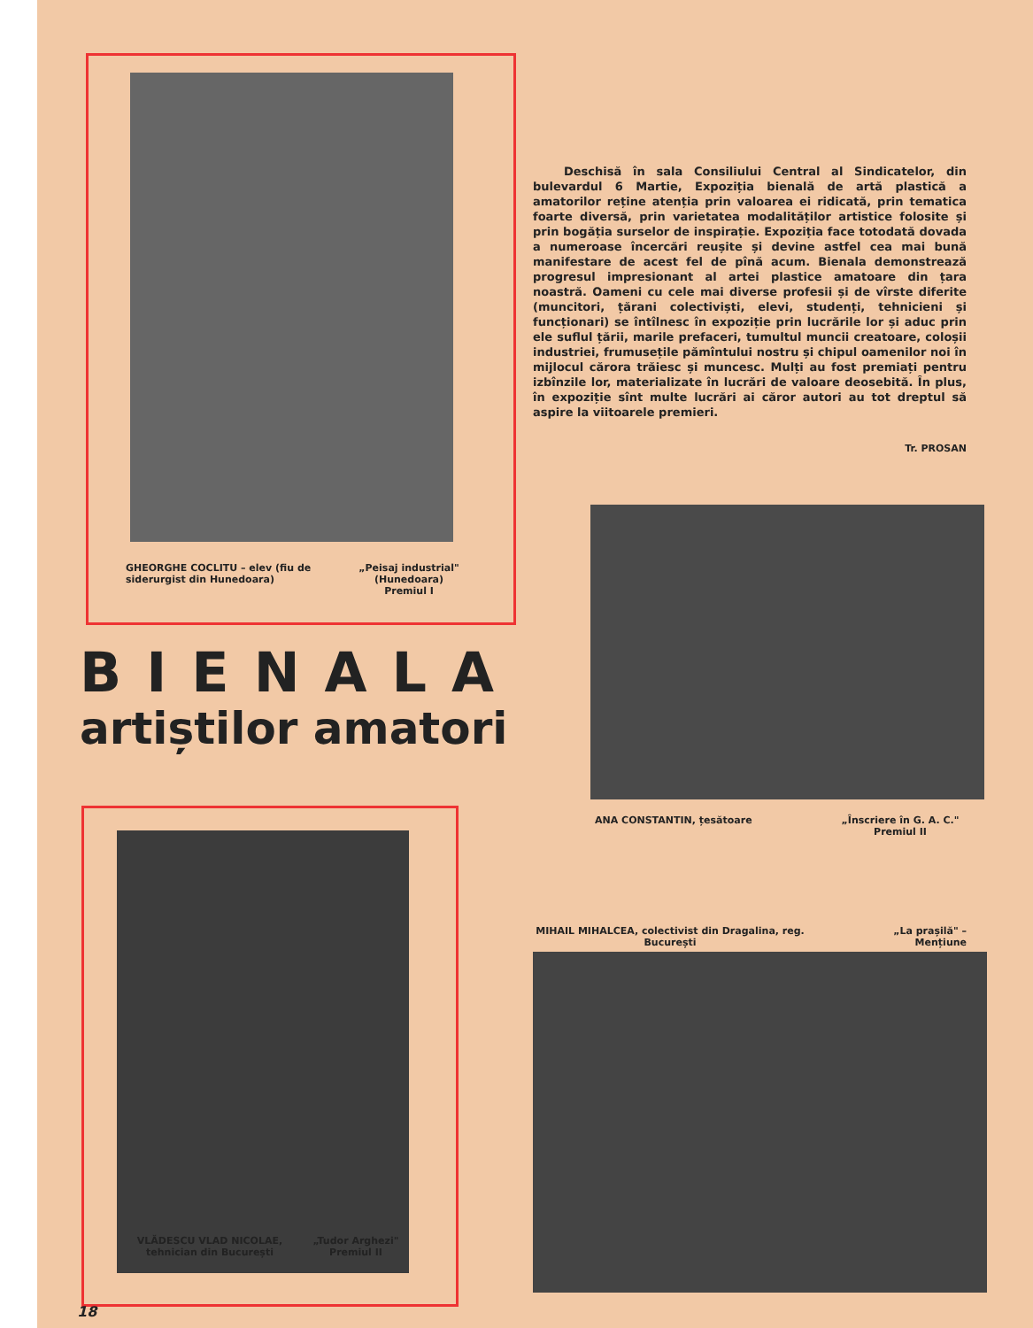GHEORGHE COCLITU – elev (fiu de siderurgist din Hunedoara)
„Peisaj industrial" (Hunedoara) Premiul I
Deschisă în sala Consiliului Central al Sindicatelor, din bulevardul 6 Martie, Expoziția bienală de artă plastică a amatorilor reține atenția prin valoarea ei ridicată, prin tematica foarte diversă, prin varietatea modalităților artistice folosite și prin bogăția surselor de inspirație. Expoziția face totodată dovada a numeroase încercări reușite și devine astfel cea mai bună manifestare de acest fel de pînă acum. Bienala demonstrează progresul impresionant al artei plastice amatoare din țara noastră. Oameni cu cele mai diverse profesii și de vîrste diferite (muncitori, țărani colectiviști, elevi, studenți, tehnicieni și funcționari) se întîlnesc în expoziție prin lucrările lor și aduc prin ele suflul țării, marile prefaceri, tumultul muncii creatoare, coloșii industriei, frumusețile pămîntului nostru și chipul oamenilor noi în mijlocul cărora trăiesc și muncesc. Mulți au fost premiați pentru izbînzile lor, materializate în lucrări de valoare deosebită. În plus, în expoziție sînt multe lucrări ai căror autori au tot dreptul să aspire la viitoarele premieri.
Tr. PROSAN
BIENALA
artiștilor amatori
ANA CONSTANTIN, țesătoare
„Înscriere în G. A. C." Premiul II
VLĂDESCU VLAD NICOLAE, tehnician din București
„Tudor Arghezi" Premiul II
MIHAIL MIHALCEA, colectivist din Dragalina, reg. București
„La prașilă" – Mențiune
18